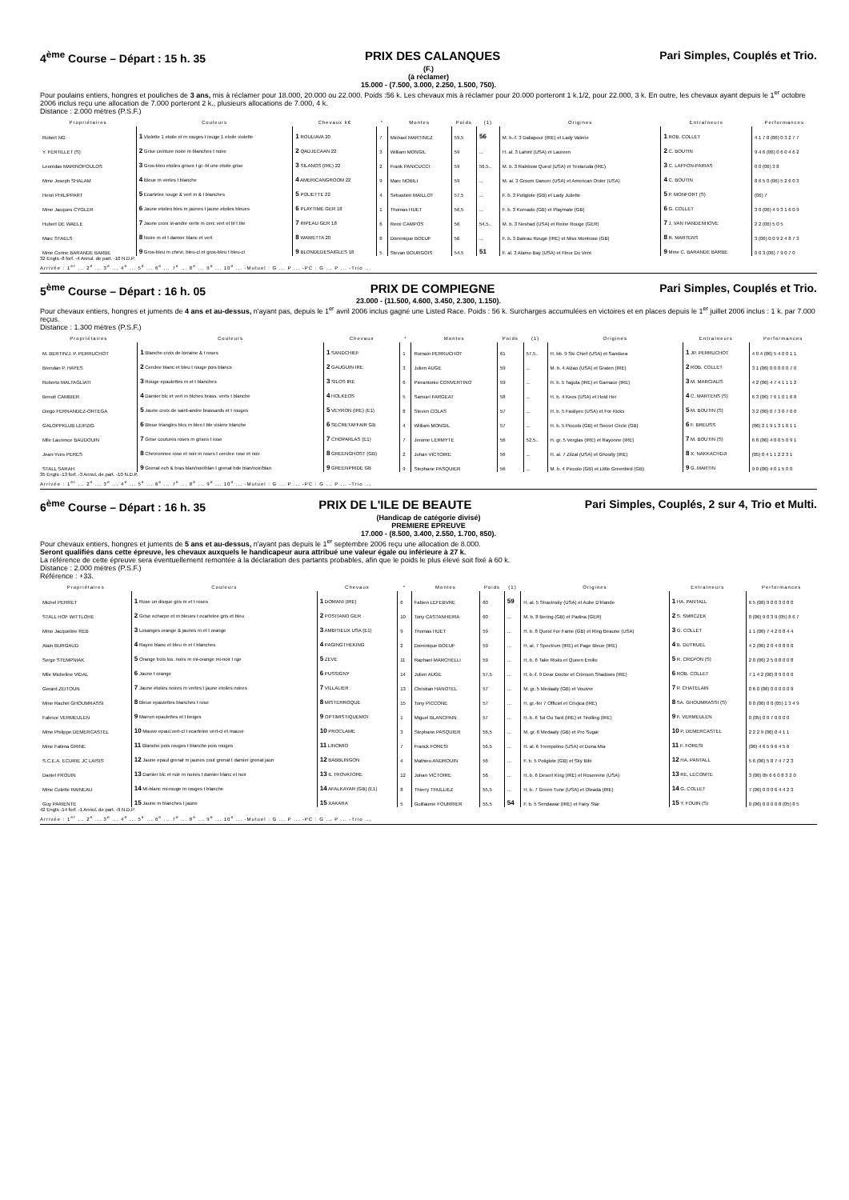4<sup>ème</sup> Course – Départ : 15 h. 35 PRIX DES CALANQUES Pari Simples, Couplés et Trio.
(F.)
(à réclamer)
15.000 - (7.500, 3.000, 2.250, 1.500, 750).
Pour poulains entiers, hongres et pouliches de 3 ans, mis à réclamer pour 18.000, 20.000 ou 22.000. Poids :56 k. Les chevaux mis à réclamer pour 20.000 porteront 1 k.1/2, pour 22.000, 3 k. En outre, les chevaux ayant depuis le 1<sup>er</sup> octobre 2006 inclus reçu une allocation de 7.000 porteront 2 k., plusieurs allocations de 7.000, 4 k.
Distance : 2.000 mètres (P.S.F.)
| Propriétaires | Couleurs | Chevaux k€ | * | Montes | Poids | (1) | Origines | Entraîneurs | Performances |
| --- | --- | --- | --- | --- | --- | --- | --- | --- | --- |
| Robert NG | 1 Violette 1 etoile et m rouges t rouge 1 etoile violette | 1 ROULIAVA 20 | 7 | Michael MARTINEZ | 59,5 | 56 | M. b.-f. 3 Daliapour (IRE) et Lady Valerie | 1 ROB. COLLET | 4 1 7 8 (06) 0 3 2 7 7 |
| Y. FERTILLET (S) | 2 Grise ceinture noire m blanches t noire | 2 QADJECAAN 22 | 3 | William MONGIL | 59 | ... | H. al. 3 Lahint (USA) et Laureen | 2 C. BOUTIN | 9 4 6 (06) 0 6 0 4 6 2 |
| Leonidas MARINOPOULOS | 3 Gros-bleu etoiles grises t gr.-bl une etoile grise | 3 SILANOS (IRE) 22 | 2 | Frank PANICUCCI | 59 | 56,5.. | M. b. 3 Rainbow Quest (USA) et Testaruda (IRE) | 3 C. LAFFON-PARIAS | 0 0 (06) 3 8 |
| Mme Joseph SHALAM | 4 Bleue m vertes t blanche | 4 AMERICANGROOM 22 | 9 | Marc NOBILI | 59 | ... | M. al. 3 Groom Dancer (USA) et American Order (USA) | 4 C. BOUTIN | 8 6 5 0 (06) 5 2 6 0 3 |
| Henri PHILIPPART | 5 Ecartelee rouge & vert m & t blanches | 5 POLIETTE 22 | 4 | Sebastien MAILLOT | 57,5 | ... | F. b. 3 Poliglote (GB) et Lady Juliette | 5 P. MONFORT (S) | (06) 7 |
| Mme Jacques CYGLER | 6 Jaune etoiles bles m jaunes t jaune etoiles bleues | 6 PLAYTIME GER 18 | 1 | Thomas HUET | 56,5 | ... | F. b. 3 Kornado (GB) et Playmate (GB) | 6 G. COLLET | 3 0 (06) 4 9 3 1 6 0 9 |
| Hubert DE WAELE | 7 Jaune croix st-andre verte m cerc vert et bl t ble | 7 RIPEAU GER 18 | 6 | Remi CAMPOS | 56 | 54,5.. | M. b. 3 Neshad (USA) et Reine Rouge (GER) | 7 J. VAN HANDENHOVE | 2 2 (06) 5 0 5 |
| Marc STAELS | 8 Noire m et t damier blanc et vert | 8 WAWETTA 20 | 8 | Dominique BOEUF | 56 | ... | F. b. 3 Bateau Rouge (IRE) et Miss Montrose (GB) | 8 R. MARTENS | 3 (06) 0 0 9 2 4 8 7 3 |
| Mme Corine BARANDE BARBE | 9 Gros-bleu m chevr. bleu-cl et gros-bleu t bleu-cl | 9 BLONDEDESAIGLES 18 | 5 | Stevan BOURGOIS | 54,5 | 51 | F. al. 3 Alamo Bay (USA) et Fleur Du Vent | 9 Mme C. BARANDE BARBE | 0 0 3 (06) 7 9 0 7 0 |
32 Engts -8 forf. -4 Annul. de part. -10 N.D.P.
Arrivée : 1<sup>er</sup> ... 2<sup>e</sup> ... 3<sup>e</sup> ... 4<sup>e</sup> ... 5<sup>e</sup> ... 6<sup>e</sup> ... 7<sup>e</sup> ... 8<sup>e</sup> ... 9<sup>e</sup> ... 10<sup>e</sup> ... -Mutuel : G ... P ... -PC : G ... P ... -Trio ...
5<sup>ème</sup> Course – Départ : 16 h. 05 PRIX DE COMPIEGNE Pari Simples, Couplés et Trio.
23.000 - (11.500, 4.600, 3.450, 2.300, 1.150).
Pour chevaux entiers, hongres et juments de 4 ans et au-dessus, n'ayant pas, depuis le 1<sup>er</sup> avril 2006 inclus gagné une Listed Race. Poids : 56 k. Surcharges accumulées en victoires et en places depuis le 1<sup>er</sup> juillet 2006 inclus : 1 k. par 7.000 reçus.
Distance : 1.300 mètres (P.S.F.)
| Propriétaires | Couleurs | Chevaux | * | Montes | Poids | (1) | Origines | Entraîneurs | Performances |
| --- | --- | --- | --- | --- | --- | --- | --- | --- | --- |
| M. BERTIN/J. P. PERRUCHOT | 1 Blanche croix de lorraine & t roses | 1 SANDCHIEF | 1 | Romain PERRUCHOT | 61 | 57,5.. | H. bb. 9 Ski Chief (USA) et Sandsea | 1 JP. PERRUCHOT | 4 0 4 (06) 5 4 0 0 1 1 |
| Brendan P. HAYES | 2 Cerclee blanc et bleu t rouge pois blancs | 2 GAUGUIN IRE | 3 | Julien AUGE | 59 | ... | M. b. 4 Alzao (USA) et Graten (IRE) | 2 ROB. COLLET | 3 1 (06) 0 0 0 0 0 7 0 |
| Roberto MALTAGLIATI | 3 Rouge epaulettes m et t blanches | 3 SILOS IRE | 6 | Pierantonio CONVERTINO | 59 | ... | H. b. 5 Tagula (IRE) et Garnace (IRE) | 3 M. MARCIALIS | 4 2 (06) 4 7 4 1 1 1 2 |
| Benoit CAMBIER | 4 Damier blc et vert m blches brass. verts t blanche | 4 HOLKEOS | 5 | Samuel FARGEAT | 58 | ... | H. b. 4 Keos (USA) et Hold Her | 4 C. MARTENS (S) | 6 3 (06) 7 6 1 0 1 6 8 |
| Diego FERNANDEZ-ORTEGA | 5 Jaune croix de saint-andre brassards et t rouges | 5 VEYRON (IRE) (E1) | 8 | Steven COLAS | 57 | ... | H. b. 5 Fasliyev (USA) et For Kicks | 5 M. BOUTIN (S) | 3 2 (06) 0 7 3 0 7 0 0 |
| GALOPPKLUB LEIPZIG | 6 Bleue triangles blcs m bles t ble visiere blanche | 6 SECRETAFFAIR GB | 4 | William MONGIL | 57 | ... | H. b. 5 Piccolo (GB) et Secret Circle (GB) | 6 F. BREUSS | (06) 2 1 9 1 3 1 6 1 1 |
| Mlle Laurence BAUDOUIN | 7 Grise coutures roses m grises t rose | 7 CHOPARLAS (E1) | 7 | Jerome LERMYTE | 56 | 52,5.. | H. gr. 5 Verglas (IRE) et Rayonne (IRE) | 7 M. BOUTIN (S) | 6 8 (06) 4 0 0 5 0 9 1 |
| Jean-Yves PERES | 8 Chevronnee rose et noir m roses t cerclee rose et noir | 8 GREENGHOST (GB) | 2 | Johan VICTOIRE | 56 | ... | H. al. 7 Zilzal (USA) et Ghostly (IRE) | 8 X. NAKKACHDJI | (05) 0 4 1 1 2 2 3 1 |
| STALL SARAH | 9 Grenat ech & bras blan/noir/blan t grenat bde blan/noir/blan | 9 GREENPRIDE GB | 9 | Stephane PASQUIER | 56 | ... | M. b. 4 Piccolo (GB) et Little Greenbird (GB) | 9 G. MARTIN | 9 0 (06) 4 0 1 5 0 0 |
35 Engts -13 forf. -3 Annul. de part. -10 N.D.P.
Arrivée : 1<sup>er</sup> ... 2<sup>e</sup> ... 3<sup>e</sup> ... 4<sup>e</sup> ... 5<sup>e</sup> ... 6<sup>e</sup> ... 7<sup>e</sup> ... 8<sup>e</sup> ... 9<sup>e</sup> ... 10<sup>e</sup> ... -Mutuel : G ... P ... -PC : G ... P ... -Trio ...
6<sup>ème</sup> Course – Départ : 16 h. 35 PRIX DE L'ILE DE BEAUTE Pari Simples, Couplés, 2 sur 4, Trio et Multi.
(Handicap de catégorie divisé)
PREMIERE EPREUVE
17.000 - (8.500, 3.400, 2.550, 1.700, 850).
Pour chevaux entiers, hongres et juments de 5 ans et au-dessus, n'ayant pas depuis le 1<sup>er</sup> septembre 2006 reçu une allocation de 8.000.
Seront qualifiés dans cette épreuve, les chevaux auxquels le handicapeur aura attribué une valeur égale ou inférieure à 27 k.
La référence de cette épreuve sera éventuellement remontée à la déclaration des partants probables, afin que le poids le plus élevé soit fixé à 60 k.
Distance : 2.000 mètres (P.S.F.)
Référence : +33.
| Propriétaires | Couleurs | Chevaux | * | Montes | Poids | (1) | Origines | Entraîneurs | Performances |
| --- | --- | --- | --- | --- | --- | --- | --- | --- | --- |
| Michel PERRET | 1 Rose un disque gris m et t roses | 1 DOMANI (IRE) | 6 | Fabien LEFEBVRE | 60 | 59 | H. al. 5 Stravinsky (USA) et Aube D'Irlande | 1 HA. PANTALL | 6 5 (06) 9 0 0 3 0 8 0 |
| STALL HOF WITTLOHE | 2 Grise echarpe et m bleues t ecartelee gris et bleu | 2 POSITANO GER | 10 | Tony CASTANHEIRA | 60 | ... | M. b. 8 Bering (GB) et Padina (GER) | 2 S. SMRCZEK | 0 (06) 9 0 3 9 (05) 8 6 7 |
| Mme Jacqueline REB | 3 Losanges orange & jaunes m et t orange | 3 AMBITIEUX USA (E1) | 9 | Thomas HUET | 59 | ... | H. b. 8 Quest For Fame (GB) et Ring Beaune (USA) | 3 G. COLLET | 1 1 (06) 7 4 2 0 8 4 4 |
| Alain BURGAUD | 4 Rayee blanc et bleu m et t blanches | 4 PAGINGTHEKING | 2 | Dominique BOEUF | 59 | ... | H. al. 7 Spectrum (IRE) et Page Bleue (IRE) | 4 B. DUTRUEL | 4 2 (06) 2 0 4 0 8 0 0 |
| Serge STEMPNIAK | 5 Orange trois los. noirs m mi-orange mi-noir t rge | 5 ZEVE | 11 | Raphael MARCHELLI | 59 | ... | H. b. 6 Take Risks et Queen Emilie | 5 R. CREPON (S) | 2 0 (06) 2 5 0 8 0 0 8 |
| Mlle Micheline VIDAL | 6 Jaune t orange | 6 PUSSIGNY | 14 | Julien AUGE | 57,5 | ... | H. b.-f. 9 Dear Doctor et Crimson Shadows (IRE) | 6 ROB. COLLET | 7 1 4 2 (06) 8 9 0 0 0 |
| Gerard ZEITOUN | 7 Jaune etoiles noires m vertes t jaune etoiles noires | 7 VILLALIER | 13 | Christian HANOTEL | 57 | ... | M. gr. 5 Medaaly (GB) et Vouivre | 7 P. CHATELAIN | 0 6 0 (06) 0 0 0 0 0 9 |
| Mme Rachel GHOUMRASSI | 8 Bleue epaulettes blanches t rose | 8 MISTERROQUE | 15 | Tony PICCONE | 57 | ... | H. gr.-fer 7 Officiel et Crivjica (IRE) | 8 SA. GHOUMRASSI (S) | 0 0 (06) 0 0 (05) 1 3 4 9 |
| Fabrice VERMEULEN | 9 Marron epaulettes et t beiges | 9 OPTIMISTIQUEMOI | 1 | Miguel BLANCPAIN | 57 | ... | H. b. 6 Tot Ou Tard (IRE) et Tirolling (IRE) | 9 F. VERMEULEN | 0 (05) 0 0 7 0 0 0 0 |
| Mme Philippe DEMERCASTEL | 10 Mauve epaul.vert-cl t ecartelee vert-cl et mauve | 10 PROCLAME | 3 | Stephane PASQUIER | 56,5 | ... | M. gr. 6 Medaaly (GB) et Pro Sugar | 10 P. DEMERCASTEL | 2 2 2 9 (06) 0 4 1 1 |
| Mme Fatima GRINE | 11 Blanche pois rouges t blanche pois rouges | 11 LINOMIO | 7 | Franck FORESI | 56,5 | ... | H. al. 6 Trempolino (USA) et Dona Mia | 11 F. FORESI | (06) 4 6 5 9 6 4 5 6 |
| S.C.E.A. ECURIE JC LAISIS | 12 Jaune epaul grenat m jaunes cout grenat t damier grenat jaun | 12 BABBLINGON | 4 | Mathieu ANDROUIN | 56 | ... | F. b. 5 Poliglote (GB) et Sky Bibi | 12 HA. PANTALL | 5 6 (06) 5 8 7 4 7 2 3 |
| Daniel FROUIN | 13 Damier blc et noir m noires t damier blanc et noir | 13 IL TROVATORE | 12 | Johan VICTOIRE | 56 | ... | H. b. 6 Desert King (IRE) et Rosereine (USA) | 13 RE. LECOMTE | 3 (06) 0h 6 6 0 8 3 2 0 |
| Mme Colette RAINEAU | 14 Mi-blanc mi-rouge m rouges t blanche | 14 AFALKAYAR (GB) (E1) | 8 | Thierry THULLIEZ | 55,5 | ... | H. b. 7 Green Tune (USA) et Oleada (IRE) | 14 G. COLLET | 7 (06) 0 0 0 6 4 4 2 3 |
| Guy PARIENTE | 15 Jaune m blanches t jaune | 15 XAKARA | 5 | Guillaume FOURRIER | 55,5 | 54 | F. b. 5 Sendawar (IRE) et Fairy Star | 15 Y. FOUIN (S) | 0 (06) 0 0 0 0 8 (05) 8 5 |
42 Engts -14 forf. -1 Annul. de part. -9 N.D.P.
Arrivée : 1<sup>er</sup> ... 2<sup>e</sup> ... 3<sup>e</sup> ... 4<sup>e</sup> ... 5<sup>e</sup> ... 6<sup>e</sup> ... 7<sup>e</sup> ... 8<sup>e</sup> ... 9<sup>e</sup> ... 10<sup>e</sup> ... -Mutuel : G ... P ... -PC : G ... P ... -Trio ...